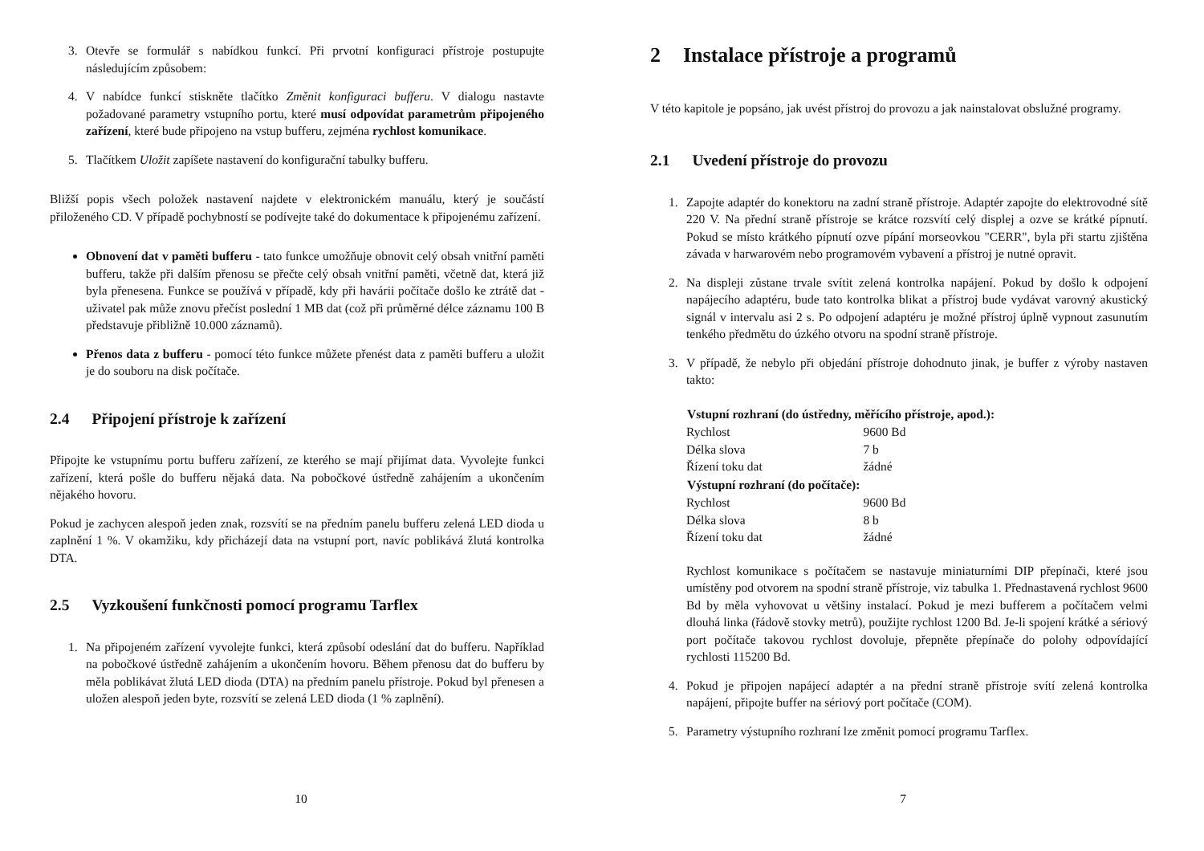3. Otevře se formulář s nabídkou funkcí. Při prvotní konfiguraci přístroje postupujte následujícím způsobem:
4. V nabídce funkcí stiskněte tlačítko Změnit konfiguraci bufferu. V dialogu nastavte požadované parametry vstupního portu, které musí odpovídat parametrům připojeného zařízení, které bude připojeno na vstup bufferu, zejména rychlost komunikace.
5. Tlačítkem Uložit zapíšete nastavení do konfigurační tabulky bufferu.
Bližší popis všech položek nastavení najdete v elektronickém manuálu, který je součástí přiloženého CD. V případě pochybností se podívejte také do dokumentace k připojenému zařízení.
Obnovení dat v paměti bufferu - tato funkce umožňuje obnovit celý obsah vnitřní paměti bufferu, takže při dalším přenosu se přečte celý obsah vnitřní paměti, včetně dat, která již byla přenesena. Funkce se používá v případě, kdy při havárii počítače došlo ke ztrátě dat - uživatel pak může znovu přečíst poslední 1 MB dat (což při průměrné délce záznamu 100 B představuje přibližně 10.000 záznamů).
Přenos data z bufferu - pomocí této funkce můžete přenést data z paměti bufferu a uložit je do souboru na disk počítače.
2.4 Připojení přístroje k zařízení
Připojte ke vstupnímu portu bufferu zařízení, ze kterého se mají přijímat data. Vyvolejte funkci zařízení, která pošle do bufferu nějaká data. Na pobočkové ústředně zahájením a ukončením nějakého hovoru.
Pokud je zachycen alespoň jeden znak, rozsvítí se na předním panelu bufferu zelená LED dioda u zaplnění 1 %. V okamžiku, kdy přicházejí data na vstupní port, navíc poblikává žlutá kontrolka DTA.
2.5 Vyzkoušení funkčnosti pomocí programu Tarflex
1. Na připojeném zařízení vyvolejte funkci, která způsobí odeslání dat do bufferu. Například na pobočkové ústředně zahájením a ukončením hovoru. Během přenosu dat do bufferu by měla poblikávat žlutá LED dioda (DTA) na předním panelu přístroje. Pokud byl přenesen a uložen alespoň jeden byte, rozsvítí se zelená LED dioda (1 % zaplnění).
10
2 Instalace přístroje a programů
V této kapitole je popsáno, jak uvést přístroj do provozu a jak nainstalovat obslužné programy.
2.1 Uvedení přístroje do provozu
1. Zapojte adaptér do konektoru na zadní straně přístroje. Adaptér zapojte do elektrovodné sítě 220 V. Na přední straně přístroje se krátce rozsvítí celý displej a ozve se krátké pípnutí. Pokud se místo krátkého pípnutí ozve pípání morseovkou "CERR", byla při startu zjištěna závada v harwarovém nebo programovém vybavení a přístroj je nutné opravit.
2. Na displeji zůstane trvale svítit zelená kontrolka napájení. Pokud by došlo k odpojení napájecího adaptéru, bude tato kontrolka blikat a přístroj bude vydávat varovný akustický signál v intervalu asi 2 s. Po odpojení adaptéru je možné přístroj úplně vypnout zasunutím tenkého předmětu do úzkého otvoru na spodní straně přístroje.
3. V případě, že nebylo při objedání přístroje dohodnuto jinak, je buffer z výroby nastaven takto:
| Vstupní rozhraní (do ústředny, měřícího přístroje, apod.): | |
| --- | --- |
| Rychlost | 9600 Bd |
| Délka slova | 7 b |
| Řízení toku dat | žádné |
| Výstupní rozhraní (do počítače): | |
| Rychlost | 9600 Bd |
| Délka slova | 8 b |
| Řízení toku dat | žádné |
Rychlost komunikace s počítačem se nastavuje miniaturními DIP přepínači, které jsou umístěny pod otvorem na spodní straně přístroje, viz tabulka 1. Přednastavená rychlost 9600 Bd by měla vyhovovat u většiny instalací. Pokud je mezi bufferem a počítačem velmi dlouhá linka (řádově stovky metrů), použijte rychlost 1200 Bd. Je-li spojení krátké a sériový port počítače takovou rychlost dovoluje, přepněte přepínače do polohy odpovídající rychlosti 115200 Bd.
4. Pokud je připojen napájecí adaptér a na přední straně přístroje svítí zelená kontrolka napájení, připojte buffer na sériový port počítače (COM).
5. Parametry výstupního rozhraní lze změnit pomocí programu Tarflex.
7